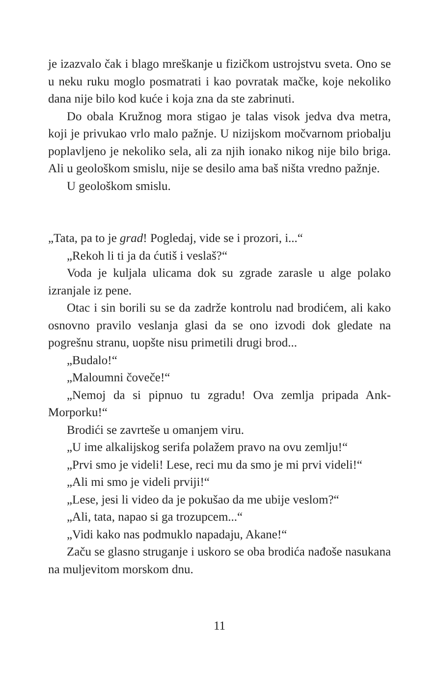je izazvalo čak i blago mreškanje u fizičkom ustrojstvu sveta. Ono se u neku ruku moglo posmatrati i kao povratak mačke, koje nekoliko dana nije bilo kod kuće i koja zna da ste zabrinuti.
Do obala Kružnog mora stigao je talas visok jedva dva metra, koji je privukao vrlo malo pažnje. U nizijskom močvarnom priobalju poplavljeno je nekoliko sela, ali za njih ionako nikog nije bilo briga. Ali u geološkom smislu, nije se desilo ama baš ništa vredno pažnje.
U geološkom smislu.
„Tata, pa to je grad! Pogledaj, vide se i prozori, i...“
„Rekoh li ti ja da ćutiš i veslaš?“
Voda je kuljala ulicama dok su zgrade zarasle u alge polako izranjale iz pene.
Otac i sin borili su se da zadrže kontrolu nad brodićem, ali kako osnovno pravilo veslanja glasi da se ono izvodi dok gledate na pogrešnu stranu, uopšte nisu primetili drugi brod...
„Budalo!“
„Maloumni čoveče!“
„Nemoj da si pipnuo tu zgradu! Ova zemlja pripada Ank-Morporku!“
Brodići se zavrteše u omanjem viru.
„U ime alkalijskog serifa polažem pravo na ovu zemlju!“
„Prvi smo je videli! Lese, reci mu da smo je mi prvi videli!“
„Ali mi smo je videli prviji!“
„Lese, jesi li video da je pokušao da me ubije veslom?“
„Ali, tata, napao si ga trozupcem...“
„Vidi kako nas podmuklo napadaju, Akane!“
Začu se glasno struganje i uskoro se oba brodića nađoše nasukana na muljevitom morskom dnu.
11